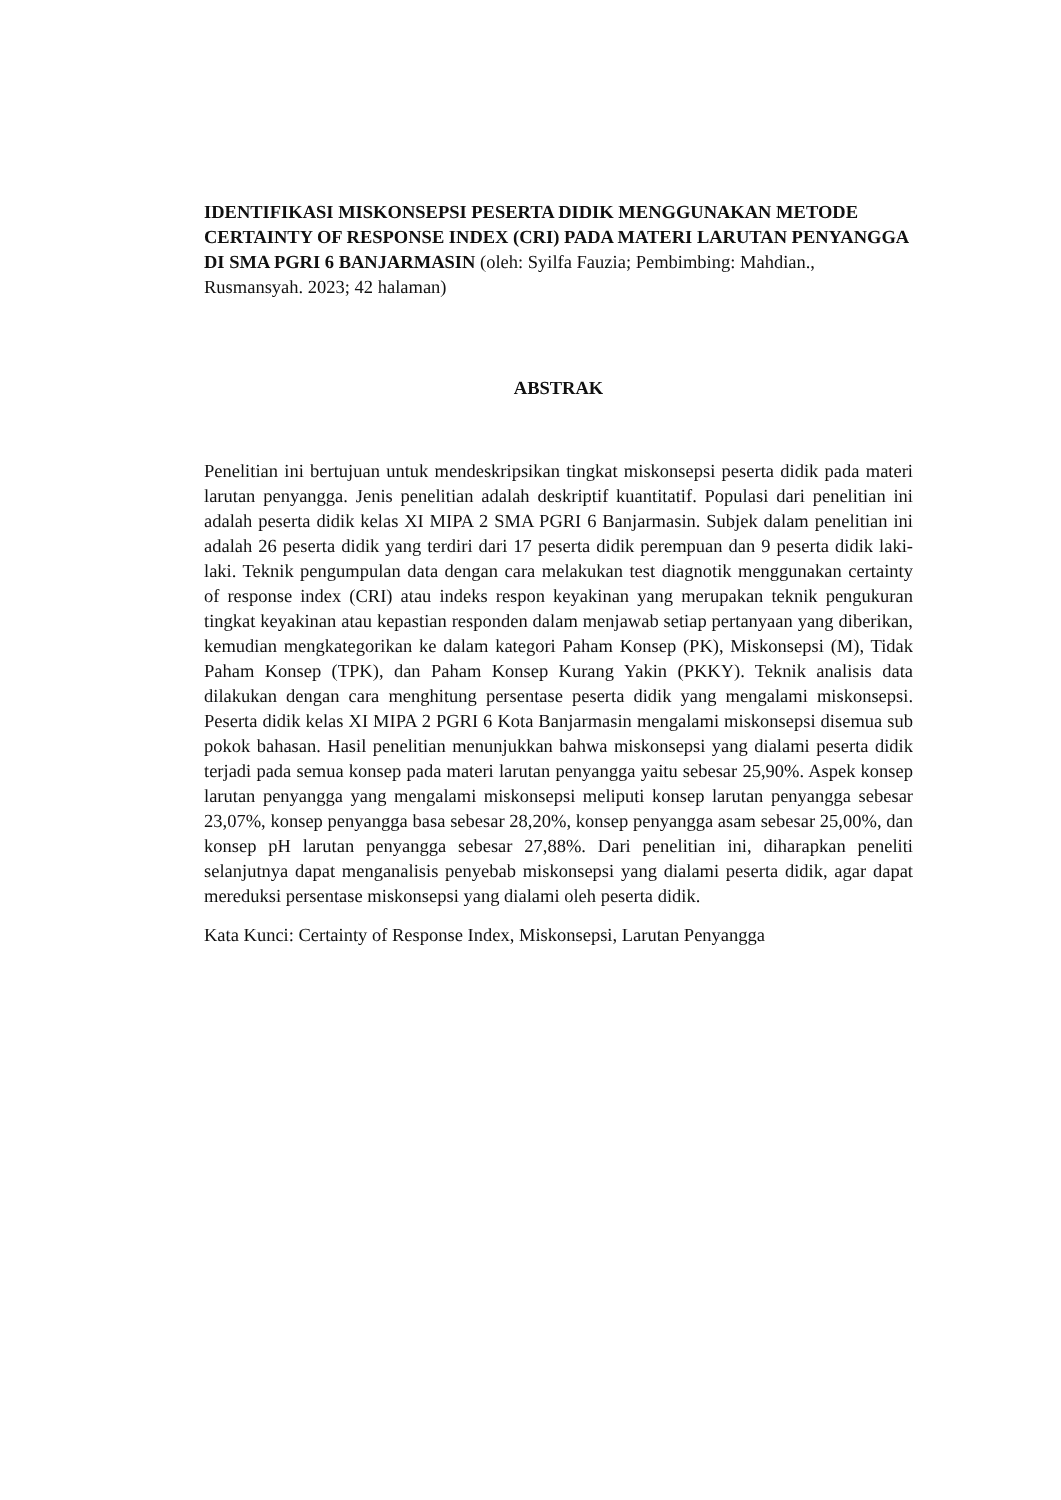IDENTIFIKASI MISKONSEPSI PESERTA DIDIK MENGGUNAKAN METODE CERTAINTY OF RESPONSE INDEX (CRI) PADA MATERI LARUTAN PENYANGGA DI SMA PGRI 6 BANJARMASIN (oleh: Syilfa Fauzia; Pembimbing: Mahdian., Rusmansyah. 2023; 42 halaman)
ABSTRAK
Penelitian ini bertujuan untuk mendeskripsikan tingkat miskonsepsi peserta didik pada materi larutan penyangga. Jenis penelitian adalah deskriptif kuantitatif. Populasi dari penelitian ini adalah peserta didik kelas XI MIPA 2 SMA PGRI 6 Banjarmasin. Subjek dalam penelitian ini adalah 26 peserta didik yang terdiri dari 17 peserta didik perempuan dan 9 peserta didik laki-laki. Teknik pengumpulan data dengan cara melakukan test diagnotik menggunakan certainty of response index (CRI) atau indeks respon keyakinan yang merupakan teknik pengukuran tingkat keyakinan atau kepastian responden dalam menjawab setiap pertanyaan yang diberikan, kemudian mengkategorikan ke dalam kategori Paham Konsep (PK), Miskonsepsi (M), Tidak Paham Konsep (TPK), dan Paham Konsep Kurang Yakin (PKKY). Teknik analisis data dilakukan dengan cara menghitung persentase peserta didik yang mengalami miskonsepsi. Peserta didik kelas XI MIPA 2 PGRI 6 Kota Banjarmasin mengalami miskonsepsi disemua sub pokok bahasan. Hasil penelitian menunjukkan bahwa miskonsepsi yang dialami peserta didik terjadi pada semua konsep pada materi larutan penyangga yaitu sebesar 25,90%. Aspek konsep larutan penyangga yang mengalami miskonsepsi meliputi konsep larutan penyangga sebesar 23,07%, konsep penyangga basa sebesar 28,20%, konsep penyangga asam sebesar 25,00%, dan konsep pH larutan penyangga sebesar 27,88%. Dari penelitian ini, diharapkan peneliti selanjutnya dapat menganalisis penyebab miskonsepsi yang dialami peserta didik, agar dapat mereduksi persentase miskonsepsi yang dialami oleh peserta didik.
Kata Kunci: Certainty of Response Index, Miskonsepsi, Larutan Penyangga